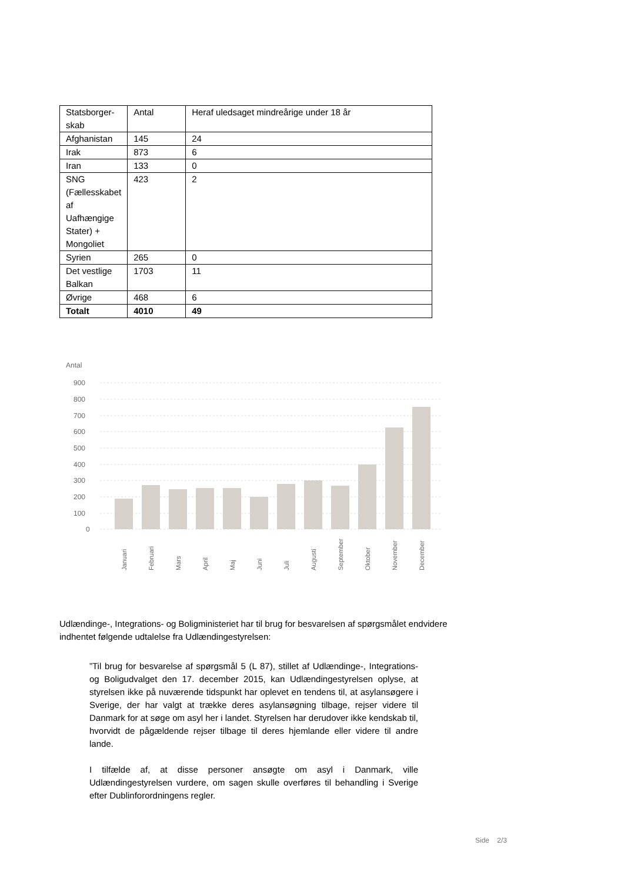| Statsborger-skab | Antal | Heraf uledsaget mindreårige under 18 år |
| Afghanistan | 145 | 24 |
| Irak | 873 | 6 |
| Iran | 133 | 0 |
| SNG (Fællesskabet af Uafhængige Stater) + Mongoliet | 423 | 2 |
| Syrien | 265 | 0 |
| Det vestlige Balkan | 1703 | 11 |
| Øvrige | 468 | 6 |
| Totalt | 4010 | 49 |
Antal
900
800
700
600
500
400
300
200
100
0
Januari
Februari
Mars
April
Maj
Juni
Juli
Augusti
September
Oktober
November
December
Udlændinge-, Integrations- og Boligministeriet har til brug for besvarelsen af spørgsmålet endvidere indhentet følgende udtalelse fra Udlændingestyrelsen:
”Til brug for besvarelse af spørgsmål 5 (L 87), stillet af Udlændinge-, Integrations- og Boligudvalget den 17. december 2015, kan Udlændingestyrelsen oplyse, at styrelsen ikke på nuværende tidspunkt har oplevet en tendens til, at asylansøgere i Sverige, der har valgt at trække deres asylansøgning tilbage, rejser videre til Danmark for at søge om asyl her i landet. Styrelsen har derudover ikke kendskab til, hvorvidt de pågældende rejser tilbage til deres hjemlande eller videre til andre lande.
I tilfælde af, at disse personer ansøgte om asyl i Danmark, ville Udlændingestyrelsen vurdere, om sagen skulle overføres til behandling i Sverige efter Dublinforordningens regler.
Side 2/3